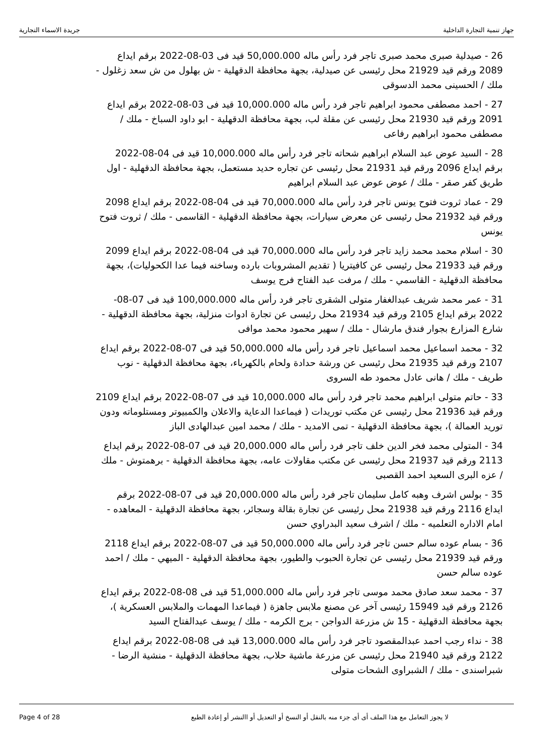جهاز تنمية التجارة الداخلية جريدة الاسماء التجارية
26 - صيدلية صبرى محمد صبرى تاجر فرد رأس ماله 50,000.000 قيد فى 03-08-2022 برقم ايداع 2089 ورقم قيد 21929 محل رئيسى عن صيدلية، بجهة محافظة الدقهلية - ش بهلول من ش سعد زغلول - ملك / الحسينى محمد الدسوقى
27 - احمد مصطفى محمود ابراهيم تاجر فرد رأس ماله 10,000.000 قيد فى 03-08-2022 برقم ايداع 2091 ورقم قيد 21930 محل رئيسى عن مقلة لب، بجهة محافظة الدقهلية - ابو داود السباخ - ملك / مصطفى محمود ابراهيم رفاعى
28 - السيد عوض عبد السلام ابراهيم شحاته تاجر فرد رأس ماله 10,000.000 قيد فى 04-08-2022 برقم ايداع 2096 ورقم قيد 21931 محل رئيسى عن تجاره حديد مستعمل، بجهة محافظة الدقهلية - اول طريق كفر صقر - ملك / عوض عوض عبد السلام ابراهيم
29 - عماد ثروت فتوح يونس تاجر فرد رأس ماله 70,000.000 قيد فى 04-08-2022 برقم ايداع 2098 ورقم قيد 21932 محل رئيسى عن معرض سيارات، بجهة محافظة الدقهلية - القاسمى - ملك / ثروت فتوح يونس
30 - اسلام محمد محمد زايد تاجر فرد رأس ماله 70,000.000 قيد فى 04-08-2022 برقم ايداع 2099 ورقم قيد 21933 محل رئيسى عن كافيتريا ( تقديم المشروبات بارده وساخنه فيما عدا الكحوليات)، بجهة محافظة الدقهلية - القاسمي - ملك / مرفت عبد الفتاح فرج يوسف
31 - عمر محمد شريف عبدالغفار متولى الشقرى تاجر فرد رأس ماله 100,000.000 قيد فى 07-08-2022 برقم ايداع 2105 ورقم قيد 21934 محل رئيسى عن تجارة ادوات منزلية، بجهة محافظة الدقهلية - شارع المزارع بجوار فندق مارشال - ملك / سهير محمود محمد موافى
32 - محمد اسماعيل محمد اسماعيل تاجر فرد رأس ماله 50,000.000 قيد فى 07-08-2022 برقم ايداع 2107 ورقم قيد 21935 محل رئيسى عن ورشة حدادة ولحام بالكهرباء، بجهة محافظة الدقهلية - نوب طريف - ملك / هانى عادل محمود طه السروى
33 - حاتم متولى ابراهيم محمد تاجر فرد رأس ماله 10,000.000 قيد فى 07-08-2022 برقم ايداع 2109 ورقم قيد 21936 محل رئيسى عن مكتب توريدات ( فيماعدا الدعاية والاعلان والكمبيوتر ومستلوماته ودون توريد العمالة )، بجهة محافظة الدقهلية - تمى الامديد - ملك / محمد امين عبدالهادى الباز
34 - المتولى محمد فخر الدين خلف تاجر فرد رأس ماله 20,000.000 قيد فى 07-08-2022 برقم ايداع 2113 ورقم قيد 21937 محل رئيسى عن مكتب مقاولات عامه، بجهة محافظة الدقهلية - برهمتوش - ملك / عزه البرى السعيد احمد القصبى
35 - بولس اشرف وهبه كامل سليمان تاجر فرد رأس ماله 20,000.000 قيد فى 07-08-2022 برقم ايداع 2116 ورقم قيد 21938 محل رئيسى عن تجارة بقالة وسجائر، بجهة محافظة الدقهلية - المعاهده - امام الاداره التعلميه - ملك / اشرف سعيد البدراوي حسن
36 - بسام عوده سالم حسن تاجر فرد رأس ماله 50,000.000 قيد فى 07-08-2022 برقم ايداع 2118 ورقم قيد 21939 محل رئيسى عن تجارة الحبوب والطيور، بجهة محافظة الدقهلية - الميهي - ملك / احمد عوده سالم حسن
37 - محمد سعد صادق محمد موسى تاجر فرد رأس ماله 51,000.000 قيد فى 08-08-2022 برقم ايداع 2126 ورقم قيد 15949 رئيسى آخر عن مصنع ملابس جاهزة ( فيماعدا المهمات والملابس العسكرية )، بجهة محافظة الدقهلية - 15 ش مزرعة الدواجن - برج الكرمه - ملك / يوسف عبدالفتاح السيد
38 - نداء رجب احمد عبدالمقصود تاجر فرد رأس ماله 13,000.000 قيد فى 08-08-2022 برقم ايداع 2122 ورقم قيد 21940 محل رئيسى عن مزرعة ماشية حلاب، بجهة محافظة الدقهلية - منشية الرضا - شبراسندى - ملك / الشبراوى الشحات متولى
Page 4 of 28 لا يجوز التعامل مع هذا الملف أى أى جزء منه بالنقل أو النسخ أو التعديل أو االنشر أو إعادة الطبع